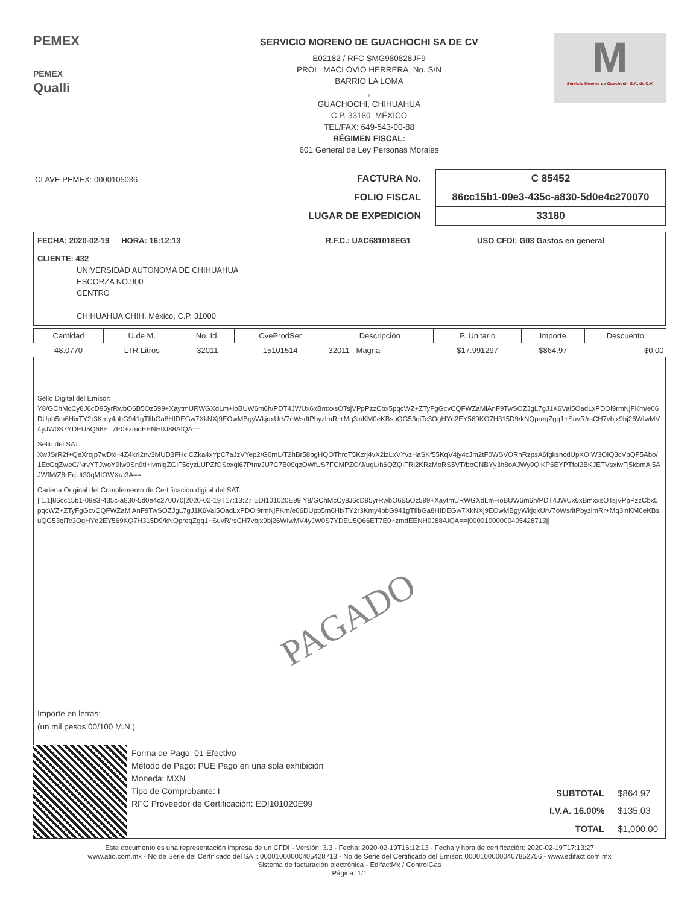PEMEX
PEMEX
Qualli
SERVICIO MORENO DE GUACHOCHI SA DE CV
E02182 / RFC SMG980828JF9
PROL. MACLOVIO HERRERA, No. S/N
BARRIO LA LOMA
,
GUACHOCHI, CHIHUAHUA
C.P. 33180, MÉXICO
TEL/FAX: 649-543-00-88
RÉGIMEN FISCAL:
601 General de Ley Personas Morales
M
Servicio Moreno de Guachochi S.A. de C.V.
CLAVE PEMEX: 0000105036
| FACTURA No. | C 85452 |
| FOLIO FISCAL | 86cc15b1-09e3-435c-a830-5d0e4c270070 |
| LUGAR DE EXPEDICION | 33180 |
FECHA: 2020-02-19 HORA: 16:12:13 R.F.C.: UAC681018EG1 USO CFDI: G03 Gastos en general
CLIENTE: 432
UNIVERSIDAD AUTONOMA DE CHIHUAHUA
ESCORZA NO.900
CENTRO
CHIHUAHUA CHIH, México, C.P. 31000
| Cantidad | U.de M. | No. Id. | CveProdSer | Descripción | P. Unitario | Importe | Descuento |
| --- | --- | --- | --- | --- | --- | --- | --- |
| 48.0770 | LTR Litros | 32011 | 15101514 | 32011 Magna | $17.991297 | $864.97 | $0.00 |
Sello Digital del Emisor:
Y8/GChMcCy8J6cD95yrRwbO6B5Oz599+XaytmURWGXdLm+ioBUW6m6h/PDT4JWUx6xBmxxsOTsjVPpPzzCbx5pqcWZ+ZTyFgGcvCQFWZaMiAnF9TwSOZJgL7gJ1K6Vai5OadLxPDOl9rmNjFKm/e06DUpb5m6HixTY2r3Kmy4pbG941gTIlbGa8HIDEGw7XkNXj9EOwMBgyWkjqxUrV7oWsrltPbyzlmRr+Mq3inKM0eKBsuQG53qiTc3OgHYd2EY569KQ7H315D9/kNQpreqZgq1+SuvR/rsCH7vbjx9bj26WIwMV4yJW0S7YDEU5Q66ET7E0+zmdEENH0J88AIQA==
Sello del SAT:
XwJSrR2f+QeXrojp7wDxH4Z4krI2nv3MUD3FHciCZka4xYpC7aJzVYep2/G0rnL/T2hBr58pgHQOThrqT5Kzrj4vX2izLxVYvzHaSKf55KqV4jy4cJm2tF0WSVORnRzpsA6fgksncdUpXOIW3OIQ3cVpQF5Abo/1EcGqZv/eC/NrvYTJwoY9Iw9Sn9tI+ivmlgZGiF5eyzLUPZfOSoxgl67Ptm/JU7C7B09qzOWfUS7FCMPZO/J/ugL/h6QZQIFRi2KRzMoRS5VT/boGNBYy3h8oAJWy9QiKP6EYPTfoi2BKJETVsxiwFj5kbmAj5AJWfM/Z8rEqUt30qMIOWXra3A==
Cadena Original del Complemento de Certificación digital del SAT:
||1.1|86cc15b1-09e3-435c-a830-5d0e4c270070|2020-02-19T17:13:27|EDI101020E99|Y8/GChMcCy8J6cD95yrRwbO6B5Oz599+XaytmURWGXdLm+ioBUW6m6h/PDT4JWUx6xBmxxsOTsjVPpPzzCbx5pqcWZ+ZTyFgGcvCQFWZaMiAnF9TwSOZJgL7gJ1K6Vai5OadLxPDOl9rmNjFKm/e06DUpb5m6HixTY2r3Kmy4pbG941gTIlbGa8HIDEGw7XkNXj9EOwMBgyWkjqxUrV7oWsrltPbyzlmRr+Mq3inKM0eKBsuQG53qiTc3OgHYd2EY569KQ7H315D9/kNQpreqZgq1+SuvR/rsCH7vbjx9bj26WIwMV4yJW0S7YDEU5Q66ET7E0+zmdEENH0J88AIQA==|00001000000405428713||
PAGADO
Importe en letras:
(un mil pesos 00/100 M.N.)
Forma de Pago: 01 Efectivo
Método de Pago: PUE Pago en una sola exhibición
Moneda: MXN
Tipo de Comprobante: I
RFC Proveedor de Certificación: EDI101020E99
| SUBTOTAL | $864.97 |
| I.V.A. 16.00% | $135.03 |
| TOTAL | $1,000.00 |
Este documento es una representación impresa de un CFDI - Versión: 3.3 - Fecha: 2020-02-19T16:12:13 - Fecha y hora de certificación: 2020-02-19T17:13:27
www.atio.com.mx - No de Serie del Certificado del SAT: 00001000000405428713 - No de Serie del Certificado del Emisor: 00001000000407852756 - www.edifact.com.mx
Sistema de facturación electrónica - EdifactMx / ControlGas
Página: 1/1